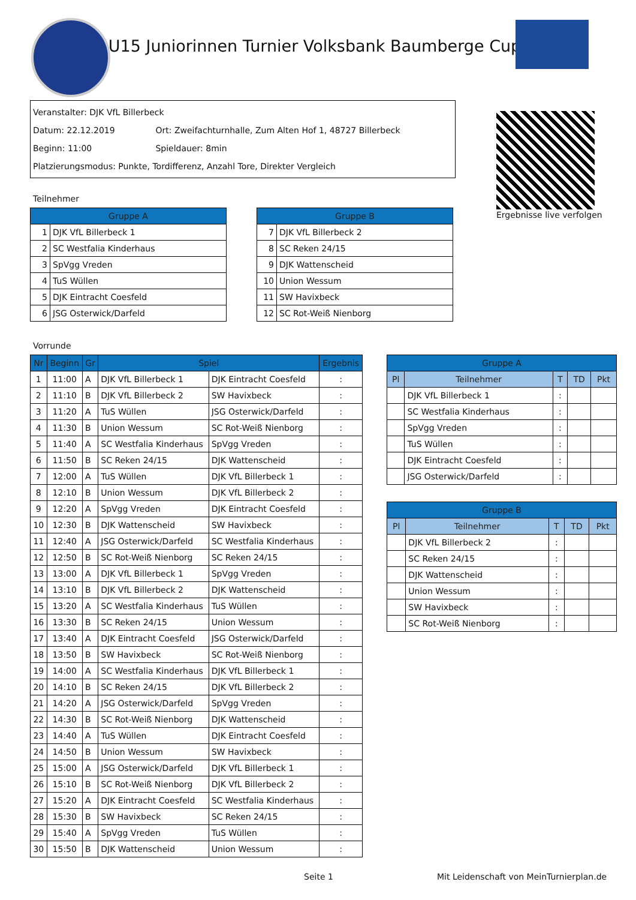U15 Juniorinnen Turnier Volksbank Baumberge Cup
Veranstalter: DJK VfL Billerbeck
Datum: 22.12.2019 Ort: Zweifachturnhalle, Zum Alten Hof 1, 48727 Billerbeck
Beginn: 11:00 Spieldauer: 8min
Platzierungsmodus: Punkte, Tordifferenz, Anzahl Tore, Direkter Vergleich
Ergebnisse live verfolgen
Teilnehmer
| Gruppe A | |
| --- | --- |
| 1 | DJK VfL Billerbeck 1 |
| 2 | SC Westfalia Kinderhaus |
| 3 | SpVgg Vreden |
| 4 | TuS Wüllen |
| 5 | DJK Eintracht Coesfeld |
| 6 | JSG Osterwick/Darfeld |
| Gruppe B | |
| --- | --- |
| 7 | DJK VfL Billerbeck 2 |
| 8 | SC Reken 24/15 |
| 9 | DJK Wattenscheid |
| 10 | Union Wessum |
| 11 | SW Havixbeck |
| 12 | SC Rot-Weiß Nienborg |
Vorrunde
| Nr | Beginn | Gr | Spiel | | Ergebnis |
| --- | --- | --- | --- | --- | --- |
| 1 | 11:00 | A | DJK VfL Billerbeck 1 | DJK Eintracht Coesfeld | : |
| 2 | 11:10 | B | DJK VfL Billerbeck 2 | SW Havixbeck | : |
| 3 | 11:20 | A | TuS Wüllen | JSG Osterwick/Darfeld | : |
| 4 | 11:30 | B | Union Wessum | SC Rot-Weiß Nienborg | : |
| 5 | 11:40 | A | SC Westfalia Kinderhaus | SpVgg Vreden | : |
| 6 | 11:50 | B | SC Reken 24/15 | DJK Wattenscheid | : |
| 7 | 12:00 | A | TuS Wüllen | DJK VfL Billerbeck 1 | : |
| 8 | 12:10 | B | Union Wessum | DJK VfL Billerbeck 2 | : |
| 9 | 12:20 | A | SpVgg Vreden | DJK Eintracht Coesfeld | : |
| 10 | 12:30 | B | DJK Wattenscheid | SW Havixbeck | : |
| 11 | 12:40 | A | JSG Osterwick/Darfeld | SC Westfalia Kinderhaus | : |
| 12 | 12:50 | B | SC Rot-Weiß Nienborg | SC Reken 24/15 | : |
| 13 | 13:00 | A | DJK VfL Billerbeck 1 | SpVgg Vreden | : |
| 14 | 13:10 | B | DJK VfL Billerbeck 2 | DJK Wattenscheid | : |
| 15 | 13:20 | A | SC Westfalia Kinderhaus | TuS Wüllen | : |
| 16 | 13:30 | B | SC Reken 24/15 | Union Wessum | : |
| 17 | 13:40 | A | DJK Eintracht Coesfeld | JSG Osterwick/Darfeld | : |
| 18 | 13:50 | B | SW Havixbeck | SC Rot-Weiß Nienborg | : |
| 19 | 14:00 | A | SC Westfalia Kinderhaus | DJK VfL Billerbeck 1 | : |
| 20 | 14:10 | B | SC Reken 24/15 | DJK VfL Billerbeck 2 | : |
| 21 | 14:20 | A | JSG Osterwick/Darfeld | SpVgg Vreden | : |
| 22 | 14:30 | B | SC Rot-Weiß Nienborg | DJK Wattenscheid | : |
| 23 | 14:40 | A | TuS Wüllen | DJK Eintracht Coesfeld | : |
| 24 | 14:50 | B | Union Wessum | SW Havixbeck | : |
| 25 | 15:00 | A | JSG Osterwick/Darfeld | DJK VfL Billerbeck 1 | : |
| 26 | 15:10 | B | SC Rot-Weiß Nienborg | DJK VfL Billerbeck 2 | : |
| 27 | 15:20 | A | DJK Eintracht Coesfeld | SC Westfalia Kinderhaus | : |
| 28 | 15:30 | B | SW Havixbeck | SC Reken 24/15 | : |
| 29 | 15:40 | A | SpVgg Vreden | TuS Wüllen | : |
| 30 | 15:50 | B | DJK Wattenscheid | Union Wessum | : |
| Gruppe A | | | | |
| --- | --- | --- | --- | --- |
| Pl | Teilnehmer | T | TD | Pkt |
| | DJK VfL Billerbeck 1 | : | | |
| | SC Westfalia Kinderhaus | : | | |
| | SpVgg Vreden | : | | |
| | TuS Wüllen | : | | |
| | DJK Eintracht Coesfeld | : | | |
| | JSG Osterwick/Darfeld | : | | |
| Gruppe B | | | | |
| --- | --- | --- | --- | --- |
| Pl | Teilnehmer | T | TD | Pkt |
| | DJK VfL Billerbeck 2 | : | | |
| | SC Reken 24/15 | : | | |
| | DJK Wattenscheid | : | | |
| | Union Wessum | : | | |
| | SW Havixbeck | : | | |
| | SC Rot-Weiß Nienborg | : | | |
Seite 1
Mit Leidenschaft von MeinTurnierplan.de